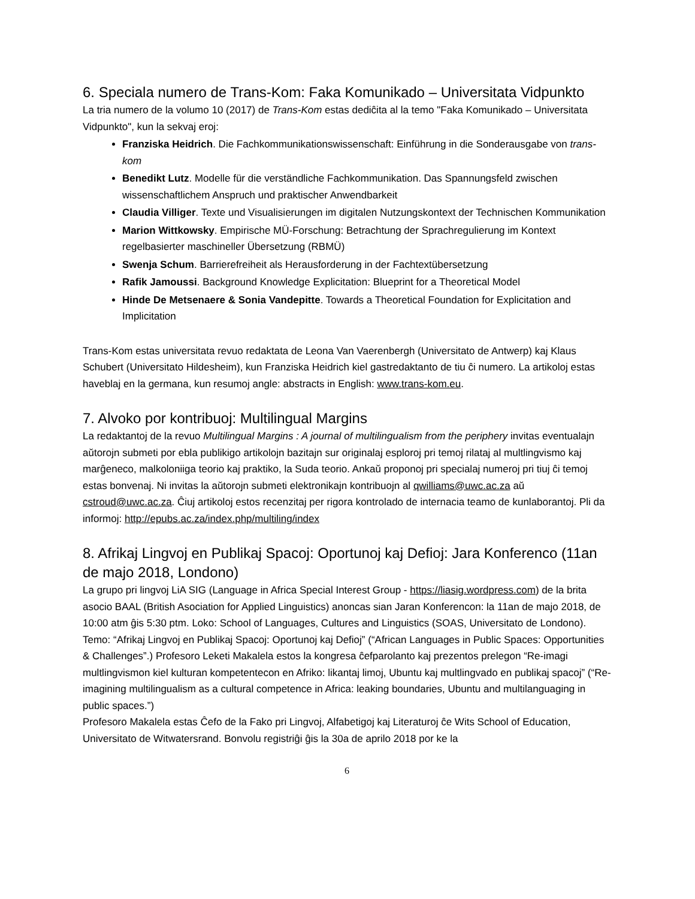6. Speciala numero de Trans-Kom: Faka Komunikado – Universitata Vidpunkto
La tria numero de la volumo 10 (2017) de Trans-Kom estas dediĉita al la temo "Faka Komunikado – Universitata Vidpunkto", kun la sekvaj eroj:
Franziska Heidrich. Die Fachkommunikationswissenschaft: Einführung in die Sonderausgabe von trans-kom
Benedikt Lutz. Modelle für die verständliche Fachkommunikation. Das Spannungsfeld zwischen wissenschaftlichem Anspruch und praktischer Anwendbarkeit
Claudia Villiger. Texte und Visualisierungen im digitalen Nutzungskontext der Technischen Kommunikation
Marion Wittkowsky. Empirische MÜ-Forschung: Betrachtung der Sprachregulierung im Kontext regelbasierter maschineller Übersetzung (RBMÜ)
Swenja Schum. Barrierefreiheit als Herausforderung in der Fachtextübersetzung
Rafik Jamoussi. Background Knowledge Explicitation: Blueprint for a Theoretical Model
Hinde De Metsenaere & Sonia Vandepitte. Towards a Theoretical Foundation for Explicitation and Implicitation
Trans-Kom estas universitata revuo redaktata de Leona Van Vaerenbergh (Universitato de Antwerp) kaj Klaus Schubert (Universitato Hildesheim), kun Franziska Heidrich kiel gastredaktanto de tiu ĉi numero. La artikoloj estas haveblaj en la germana, kun resumoj angle: abstracts in English: www.trans-kom.eu.
7. Alvoko por kontribuoj: Multilingual Margins
La redaktantoj de la revuo Multilingual Margins : A journal of multilingualism from the periphery invitas eventualajn aŭtorojn submeti por ebla publikigo artikolojn bazitajn sur originalaj esploroj pri temoj rilataj al multlingvismo kaj marĝeneco, malkoloniiga teorio kaj praktiko, la Suda teorio. Ankaŭ proponoj pri specialaj numeroj pri tiuj ĉi temoj estas bonvenaj. Ni invitas la aŭtorojn submeti elektronikajn kontribuojn al qwilliams@uwc.ac.za aŭ cstroud@uwc.ac.za. Ĉiuj artikoloj estos recenzitaj per rigora kontrolado de internacia teamo de kunlaborantoj. Pli da informoj: http://epubs.ac.za/index.php/multiling/index
8. Afrikaj Lingvoj en Publikaj Spacoj: Oportunoj kaj Defioj: Jara Konferenco (11an de majo 2018, Londono)
La grupo pri lingvoj LiA SIG (Language in Africa Special Interest Group - https://liasig.wordpress.com) de la brita asocio BAAL (British Asociation for Applied Linguistics) anoncas sian Jaran Konferencon: la 11an de majo 2018, de 10:00 atm ĝis 5:30 ptm. Loko: School of Languages, Cultures and Linguistics (SOAS, Universitato de Londono). Temo: “Afrikaj Lingvoj en Publikaj Spacoj: Oportunoj kaj Defioj” (“African Languages in Public Spaces: Opportunities & Challenges”.) Profesoro Leketi Makalela estos la kongresa ĉefparolanto kaj prezentos prelegon “Re-imagi multlingvismon kiel kulturan kompetentecon en Afriko: likantaj limoj, Ubuntu kaj multlingvado en publikaj spacoj” (“Re-imagining multilingualism as a cultural competence in Africa: leaking boundaries, Ubuntu and multilanguaging in public spaces.”)
Profesoro Makalela estas Ĉefo de la Fako pri Lingvoj, Alfabetigoj kaj Literaturoj ĉe Wits School of Education, Universitato de Witwatersrand. Bonvolu registriĝi ĝis la 30a de aprilo 2018 por ke la
6